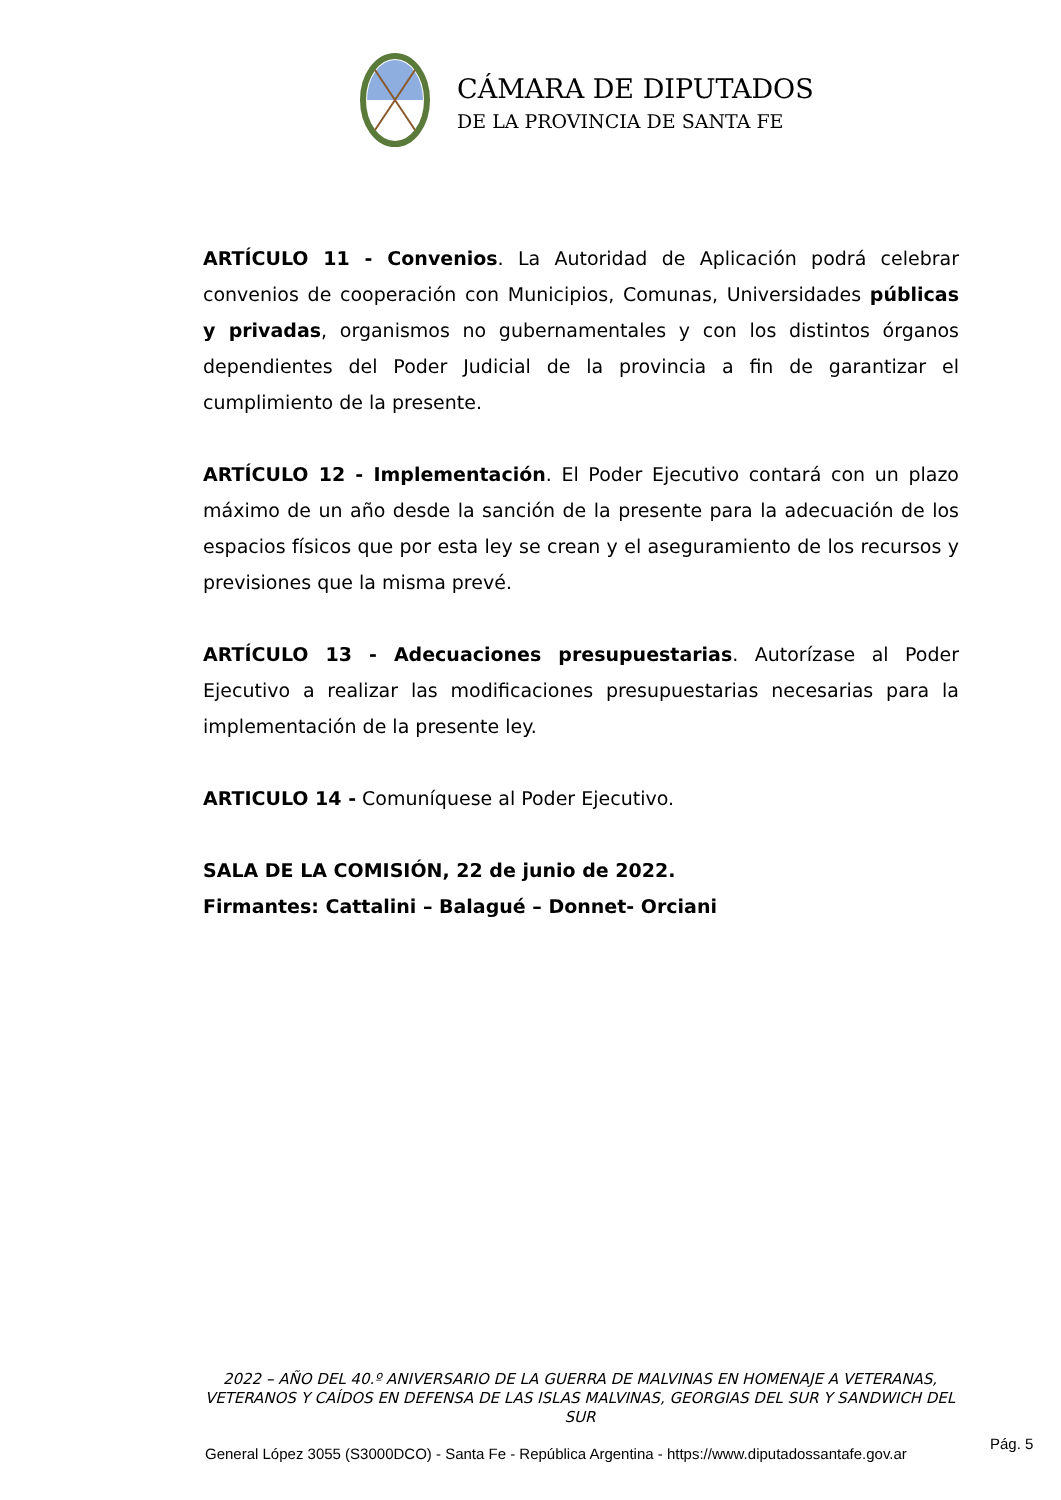CÁMARA DE DIPUTADOS
DE LA PROVINCIA DE SANTA FE
ARTÍCULO 11 - Convenios. La Autoridad de Aplicación podrá celebrar convenios de cooperación con Municipios, Comunas, Universidades públicas y privadas, organismos no gubernamentales y con los distintos órganos dependientes del Poder Judicial de la provincia a fin de garantizar el cumplimiento de la presente.
ARTÍCULO 12 - Implementación. El Poder Ejecutivo contará con un plazo máximo de un año desde la sanción de la presente para la adecuación de los espacios físicos que por esta ley se crean y el aseguramiento de los recursos y previsiones que la misma prevé.
ARTÍCULO 13 - Adecuaciones presupuestarias. Autorízase al Poder Ejecutivo a realizar las modificaciones presupuestarias necesarias para la implementación de la presente ley.
ARTICULO 14 - Comuníquese al Poder Ejecutivo.
SALA DE LA COMISIÓN, 22 de junio de 2022.
Firmantes: Cattalini – Balagué – Donnet- Orciani
2022 – AÑO DEL 40.º ANIVERSARIO DE LA GUERRA DE MALVINAS EN HOMENAJE A VETERANAS, VETERANOS Y CAÍDOS EN DEFENSA DE LAS ISLAS MALVINAS, GEORGIAS DEL SUR Y SANDWICH DEL SUR
General López 3055 (S3000DCO) - Santa Fe - República Argentina - https://www.diputadossantafe.gov.ar
Pág. 5